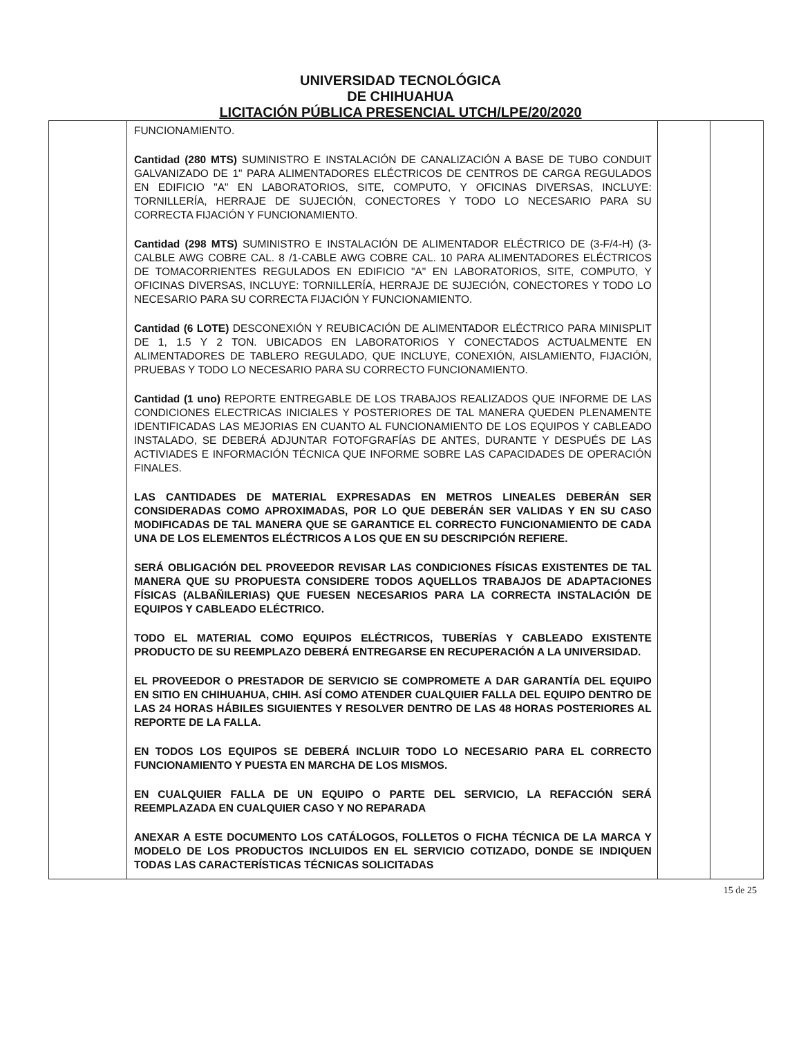UNIVERSIDAD TECNOLÓGICA
DE CHIHUAHUA
LICITACIÓN PÚBLICA PRESENCIAL UTCH/LPE/20/2020
| | FUNCIONAMIENTO. Cantidad (280 MTS) SUMINISTRO E INSTALACIÓN DE CANALIZACIÓN A BASE DE TUBO CONDUIT GALVANIZADO DE 1" PARA ALIMENTADORES ELÉCTRICOS DE CENTROS DE CARGA REGULADOS EN EDIFICIO "A" EN LABORATORIOS, SITE, COMPUTO, Y OFICINAS DIVERSAS, INCLUYE: TORNILLERÍA, HERRAJE DE SUJECIÓN, CONECTORES Y TODO LO NECESARIO PARA SU CORRECTA FIJACIÓN Y FUNCIONAMIENTO. Cantidad (298 MTS) SUMINISTRO E INSTALACIÓN DE ALIMENTADOR ELÉCTRICO DE (3-F/4-H) (3-CALBLE AWG COBRE CAL. 8 /1-CABLE AWG COBRE CAL. 10 PARA ALIMENTADORES ELÉCTRICOS DE TOMACORRIENTES REGULADOS EN EDIFICIO "A" EN LABORATORIOS, SITE, COMPUTO, Y OFICINAS DIVERSAS, INCLUYE: TORNILLERÍA, HERRAJE DE SUJECIÓN, CONECTORES Y TODO LO NECESARIO PARA SU CORRECTA FIJACIÓN Y FUNCIONAMIENTO. Cantidad (6 LOTE) DESCONEXIÓN Y REUBICACIÓN DE ALIMENTADOR ELÉCTRICO PARA MINISPLIT DE 1, 1.5 Y 2 TON. UBICADOS EN LABORATORIOS Y CONECTADOS ACTUALMENTE EN ALIMENTADORES DE TABLERO REGULADO, QUE INCLUYE, CONEXIÓN, AISLAMIENTO, FIJACIÓN, PRUEBAS Y TODO LO NECESARIO PARA SU CORRECTO FUNCIONAMIENTO. Cantidad (1 uno) REPORTE ENTREGABLE DE LOS TRABAJOS REALIZADOS QUE INFORME DE LAS CONDICIONES ELECTRICAS INICIALES Y POSTERIORES DE TAL MANERA QUEDEN PLENAMENTE IDENTIFICADAS LAS MEJORIAS EN CUANTO AL FUNCIONAMIENTO DE LOS EQUIPOS Y CABLEADO INSTALADO, SE DEBERÁ ADJUNTAR FOTOFGRAFÍAS DE ANTES, DURANTE Y DESPUÉS DE LAS ACTIVIADES E INFORMACIÓN TÉCNICA QUE INFORME SOBRE LAS CAPACIDADES DE OPERACIÓN FINALES. LAS CANTIDADES DE MATERIAL EXPRESADAS EN METROS LINEALES DEBERÁN SER CONSIDERADAS COMO APROXIMADAS, POR LO QUE DEBERÁN SER VALIDAS Y EN SU CASO MODIFICADAS DE TAL MANERA QUE SE GARANTICE EL CORRECTO FUNCIONAMIENTO DE CADA UNA DE LOS ELEMENTOS ELÉCTRICOS A LOS QUE EN SU DESCRIPCIÓN REFIERE. SERÁ OBLIGACIÓN DEL PROVEEDOR REVISAR LAS CONDICIONES FÍSICAS EXISTENTES DE TAL MANERA QUE SU PROPUESTA CONSIDERE TODOS AQUELLOS TRABAJOS DE ADAPTACIONES FÍSICAS (ALBAÑILERIAS) QUE FUESEN NECESARIOS PARA LA CORRECTA INSTALACIÓN DE EQUIPOS Y CABLEADO ELÉCTRICO. TODO EL MATERIAL COMO EQUIPOS ELÉCTRICOS, TUBERÍAS Y CABLEADO EXISTENTE PRODUCTO DE SU REEMPLAZO DEBERÁ ENTREGARSE EN RECUPERACIÓN A LA UNIVERSIDAD. EL PROVEEDOR O PRESTADOR DE SERVICIO SE COMPROMETE A DAR GARANTÍA DEL EQUIPO EN SITIO EN CHIHUAHUA, CHIH. ASÍ COMO ATENDER CUALQUIER FALLA DEL EQUIPO DENTRO DE LAS 24 HORAS HÁBILES SIGUIENTES Y RESOLVER DENTRO DE LAS 48 HORAS POSTERIORES AL REPORTE DE LA FALLA. EN TODOS LOS EQUIPOS SE DEBERÁ INCLUIR TODO LO NECESARIO PARA EL CORRECTO FUNCIONAMIENTO Y PUESTA EN MARCHA DE LOS MISMOS. EN CUALQUIER FALLA DE UN EQUIPO O PARTE DEL SERVICIO, LA REFACCIÓN SERÁ REEMPLAZADA EN CUALQUIER CASO Y NO REPARADA ANEXAR A ESTE DOCUMENTO LOS CATÁLOGOS, FOLLETOS O FICHA TÉCNICA DE LA MARCA Y MODELO DE LOS PRODUCTOS INCLUIDOS EN EL SERVICIO COTIZADO, DONDE SE INDIQUEN TODAS LAS CARACTERÍSTICAS TÉCNICAS SOLICITADAS | | |
15 de 25